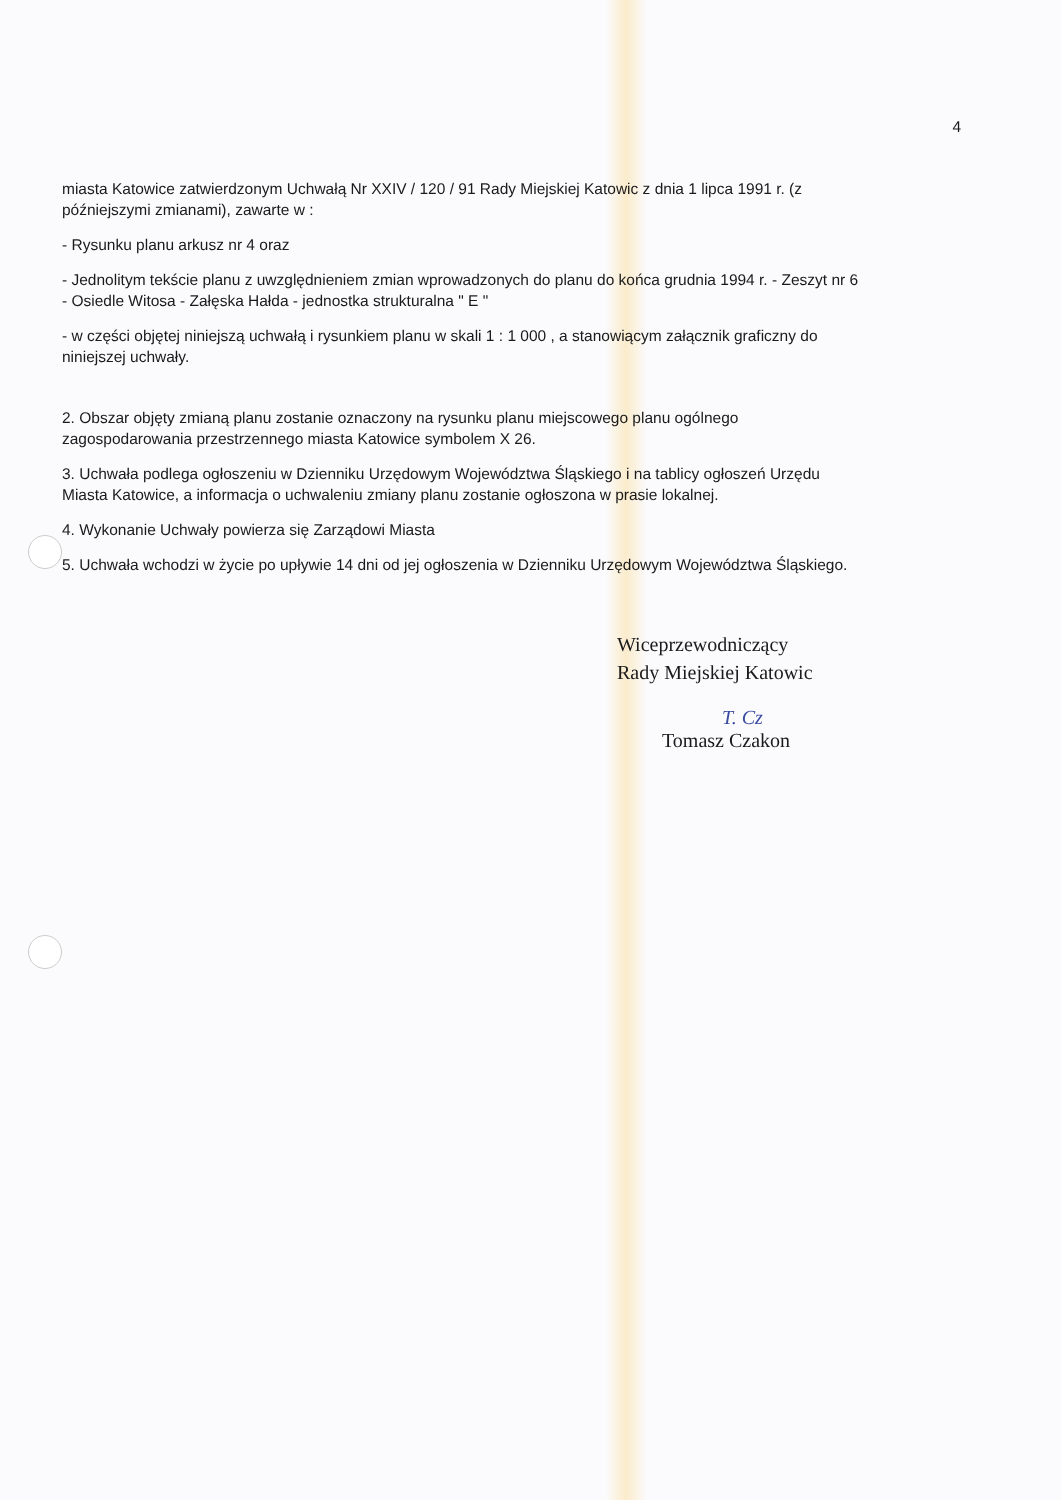4
miasta Katowice zatwierdzonym Uchwałą Nr XXIV / 120 / 91 Rady Miejskiej Katowic z dnia 1 lipca 1991 r. (z późniejszymi zmianami), zawarte w :
- Rysunku planu arkusz nr 4 oraz
- Jednolitym tekście planu z uwzględnieniem zmian wprowadzonych do planu do końca grudnia 1994 r. - Zeszyt nr 6 - Osiedle Witosa - Załęska Hałda - jednostka strukturalna " E "
- w części objętej niniejszą uchwałą i rysunkiem planu w skali 1 : 1 000 , a stanowiącym załącznik graficzny do niniejszej uchwały.
2. Obszar objęty zmianą planu zostanie oznaczony na rysunku planu miejscowego planu ogólnego zagospodarowania przestrzennego miasta Katowice symbolem X 26.
3. Uchwała podlega ogłoszeniu w Dzienniku Urzędowym Województwa Śląskiego i na tablicy ogłoszeń Urzędu Miasta Katowice, a informacja o uchwaleniu zmiany planu zostanie ogłoszona w prasie lokalnej.
4. Wykonanie Uchwały powierza się Zarządowi Miasta
5. Uchwała wchodzi w życie po upływie 14 dni od jej ogłoszenia w Dzienniku Urzędowym Województwa Śląskiego.
Wiceprzewodniczący
Rady Miejskiej Katowic
T. Cz
Tomasz Czakon